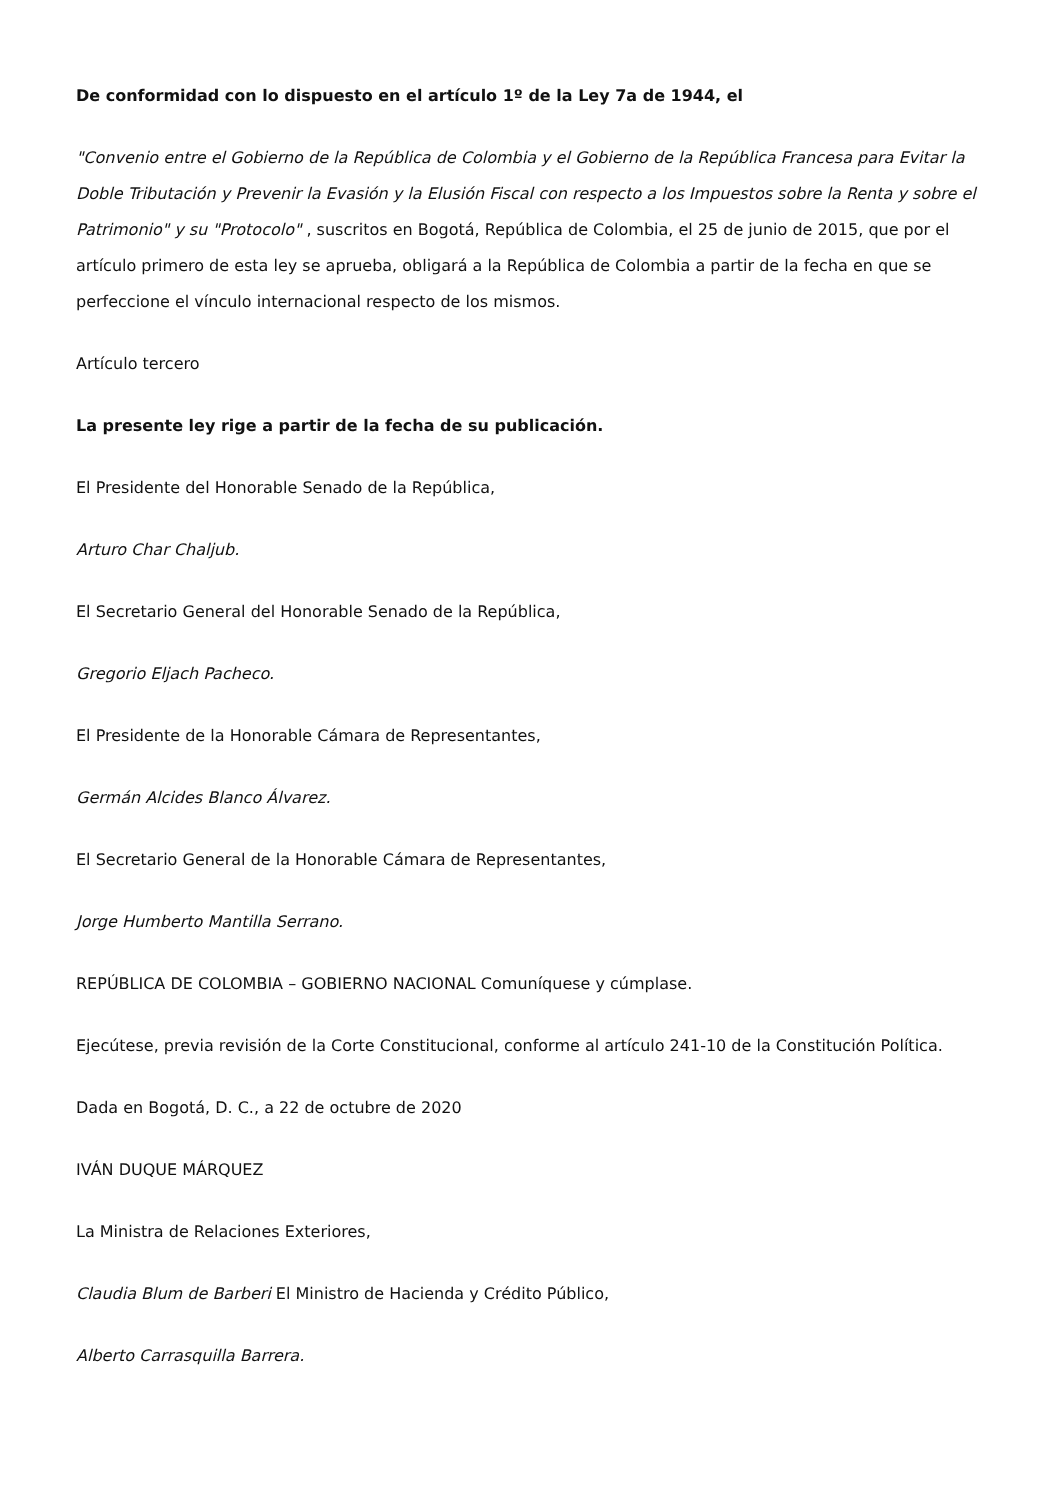De conformidad con lo dispuesto en el artículo 1º de la Ley 7a de 1944, el
"Convenio entre el Gobierno de la República de Colombia y el Gobierno de la República Francesa para Evitar la Doble Tributación y Prevenir la Evasión y la Elusión Fiscal con respecto a los Impuestos sobre la Renta y sobre el Patrimonio" y su "Protocolo" , suscritos en Bogotá, República de Colombia, el 25 de junio de 2015, que por el artículo primero de esta ley se aprueba, obligará a la República de Colombia a partir de la fecha en que se perfeccione el vínculo internacional respecto de los mismos.
Artículo tercero
La presente ley rige a partir de la fecha de su publicación.
El Presidente del Honorable Senado de la República,
Arturo Char Chaljub.
El Secretario General del Honorable Senado de la República,
Gregorio Eljach Pacheco.
El Presidente de la Honorable Cámara de Representantes,
Germán Alcides Blanco Álvarez.
El Secretario General de la Honorable Cámara de Representantes,
Jorge Humberto Mantilla Serrano.
REPÚBLICA DE COLOMBIA – GOBIERNO NACIONAL Comuníquese y cúmplase.
Ejecútese, previa revisión de la Corte Constitucional, conforme al artículo 241-10 de la Constitución Política.
Dada en Bogotá, D. C., a 22 de octubre de 2020
IVÁN DUQUE MÁRQUEZ
La Ministra de Relaciones Exteriores,
Claudia Blum de Barberi El Ministro de Hacienda y Crédito Público,
Alberto Carrasquilla Barrera.